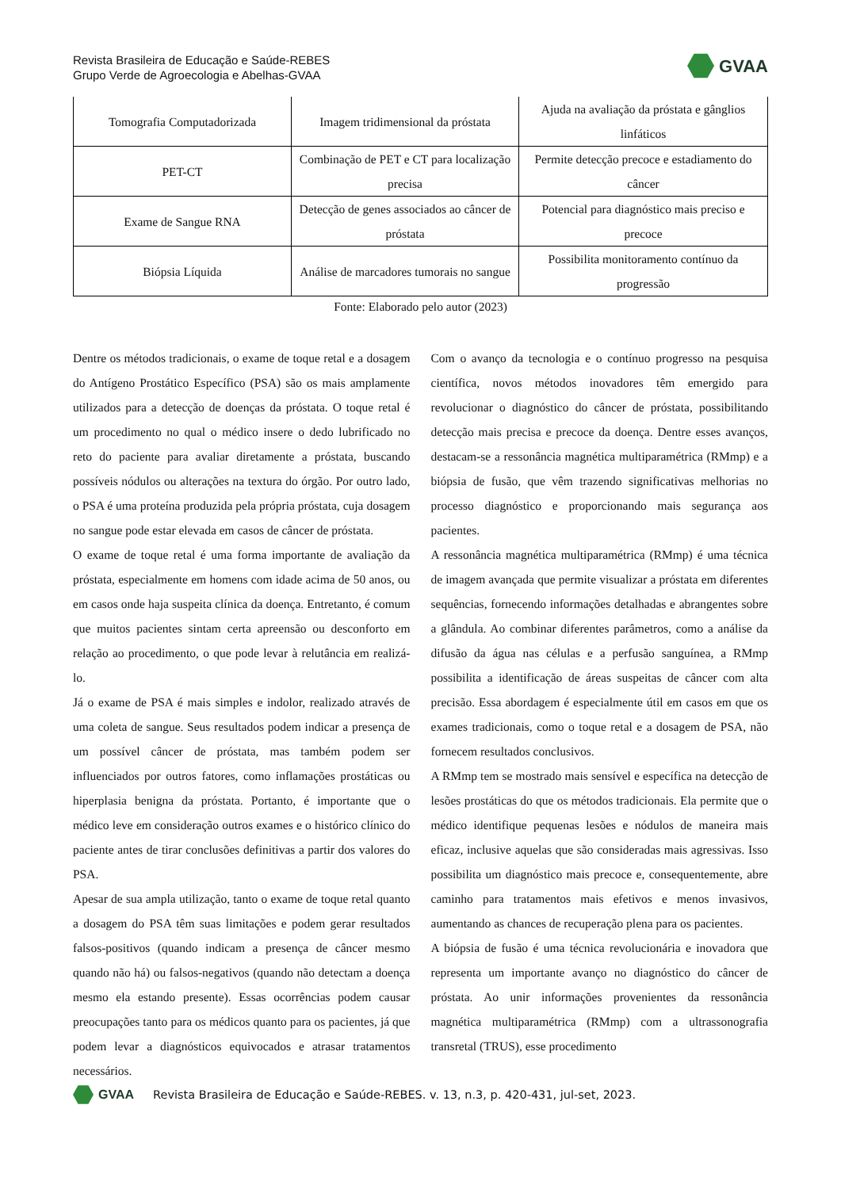Revista Brasileira de Educação e Saúde-REBES
Grupo Verde de Agroecologia e Abelhas-GVAA
GVAA
| Tomografia Computadorizada | Imagem tridimensional da próstata | Ajuda na avaliação da próstata e gânglios linfáticos |
| PET-CT | Combinação de PET e CT para localização precisa | Permite detecção precoce e estadiamento do câncer |
| Exame de Sangue RNA | Detecção de genes associados ao câncer de próstata | Potencial para diagnóstico mais preciso e precoce |
| Biópsia Líquida | Análise de marcadores tumorais no sangue | Possibilita monitoramento contínuo da progressão |
Fonte: Elaborado pelo autor (2023)
Dentre os métodos tradicionais, o exame de toque retal e a dosagem do Antígeno Prostático Específico (PSA) são os mais amplamente utilizados para a detecção de doenças da próstata. O toque retal é um procedimento no qual o médico insere o dedo lubrificado no reto do paciente para avaliar diretamente a próstata, buscando possíveis nódulos ou alterações na textura do órgão. Por outro lado, o PSA é uma proteína produzida pela própria próstata, cuja dosagem no sangue pode estar elevada em casos de câncer de próstata.
O exame de toque retal é uma forma importante de avaliação da próstata, especialmente em homens com idade acima de 50 anos, ou em casos onde haja suspeita clínica da doença. Entretanto, é comum que muitos pacientes sintam certa apreensão ou desconforto em relação ao procedimento, o que pode levar à relutância em realizá-lo.
Já o exame de PSA é mais simples e indolor, realizado através de uma coleta de sangue. Seus resultados podem indicar a presença de um possível câncer de próstata, mas também podem ser influenciados por outros fatores, como inflamações prostáticas ou hiperplasia benigna da próstata. Portanto, é importante que o médico leve em consideração outros exames e o histórico clínico do paciente antes de tirar conclusões definitivas a partir dos valores do PSA.
Apesar de sua ampla utilização, tanto o exame de toque retal quanto a dosagem do PSA têm suas limitações e podem gerar resultados falsos-positivos (quando indicam a presença de câncer mesmo quando não há) ou falsos-negativos (quando não detectam a doença mesmo ela estando presente). Essas ocorrências podem causar preocupações tanto para os médicos quanto para os pacientes, já que podem levar a diagnósticos equivocados e atrasar tratamentos necessários.
Com o avanço da tecnologia e o contínuo progresso na pesquisa científica, novos métodos inovadores têm emergido para revolucionar o diagnóstico do câncer de próstata, possibilitando detecção mais precisa e precoce da doença. Dentre esses avanços, destacam-se a ressonância magnética multiparamétrica (RMmp) e a biópsia de fusão, que vêm trazendo significativas melhorias no processo diagnóstico e proporcionando mais segurança aos pacientes.
A ressonância magnética multiparamétrica (RMmp) é uma técnica de imagem avançada que permite visualizar a próstata em diferentes sequências, fornecendo informações detalhadas e abrangentes sobre a glândula. Ao combinar diferentes parâmetros, como a análise da difusão da água nas células e a perfusão sanguínea, a RMmp possibilita a identificação de áreas suspeitas de câncer com alta precisão. Essa abordagem é especialmente útil em casos em que os exames tradicionais, como o toque retal e a dosagem de PSA, não fornecem resultados conclusivos.
A RMmp tem se mostrado mais sensível e específica na detecção de lesões prostáticas do que os métodos tradicionais. Ela permite que o médico identifique pequenas lesões e nódulos de maneira mais eficaz, inclusive aquelas que são consideradas mais agressivas. Isso possibilita um diagnóstico mais precoce e, consequentemente, abre caminho para tratamentos mais efetivos e menos invasivos, aumentando as chances de recuperação plena para os pacientes.
A biópsia de fusão é uma técnica revolucionária e inovadora que representa um importante avanço no diagnóstico do câncer de próstata. Ao unir informações provenientes da ressonância magnética multiparamétrica (RMmp) com a ultrassonografia transretal (TRUS), esse procedimento
GVAA
Revista Brasileira de Educação e Saúde-REBES. v. 13, n.3, p. 420-431, jul-set, 2023.